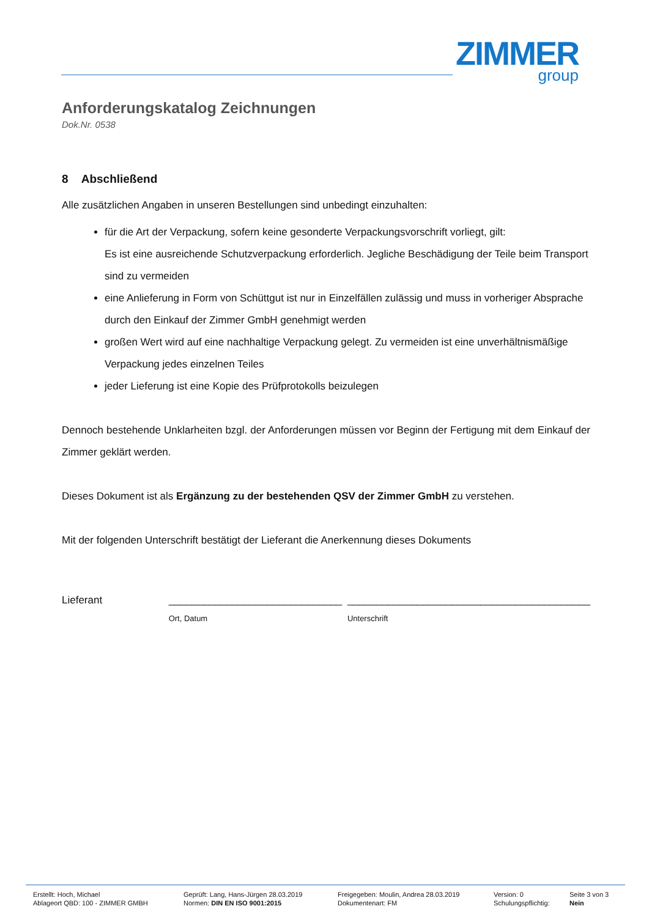ZIMMER
group
Anforderungskatalog Zeichnungen
Dok.Nr. 0538
8 Abschließend
Alle zusätzlichen Angaben in unseren Bestellungen sind unbedingt einzuhalten:
für die Art der Verpackung, sofern keine gesonderte Verpackungsvorschrift vorliegt, gilt:
Es ist eine ausreichende Schutzverpackung erforderlich. Jegliche Beschädigung der Teile beim Transport sind zu vermeiden
eine Anlieferung in Form von Schüttgut ist nur in Einzelfällen zulässig und muss in vorheriger Absprache durch den Einkauf der Zimmer GmbH genehmigt werden
großen Wert wird auf eine nachhaltige Verpackung gelegt. Zu vermeiden ist eine unverhältnismäßige Verpackung jedes einzelnen Teiles
jeder Lieferung ist eine Kopie des Prüfprotokolls beizulegen
Dennoch bestehende Unklarheiten bzgl. der Anforderungen müssen vor Beginn der Fertigung mit dem Einkauf der Zimmer geklärt werden.
Dieses Dokument ist als Ergänzung zu der bestehenden QSV der Zimmer GmbH zu verstehen.
Mit der folgenden Unterschrift bestätigt der Lieferant die Anerkennung dieses Dokuments
Lieferant ______________________________
Ort, Datum
__________________________________________
Unterschrift
| Erstellt: Hoch, Michael | Geprüft: Lang, Hans-Jürgen 28.03.2019 | Freigegeben: Moulin, Andrea 28.03.2019 | Version: 0 | Seite 3 von 3 |
| Ablageort QBD: 100 - ZIMMER GMBH | Normen: DIN EN ISO 9001:2015 | Dokumentenart: FM | Schulungspflichtig: | Nein |